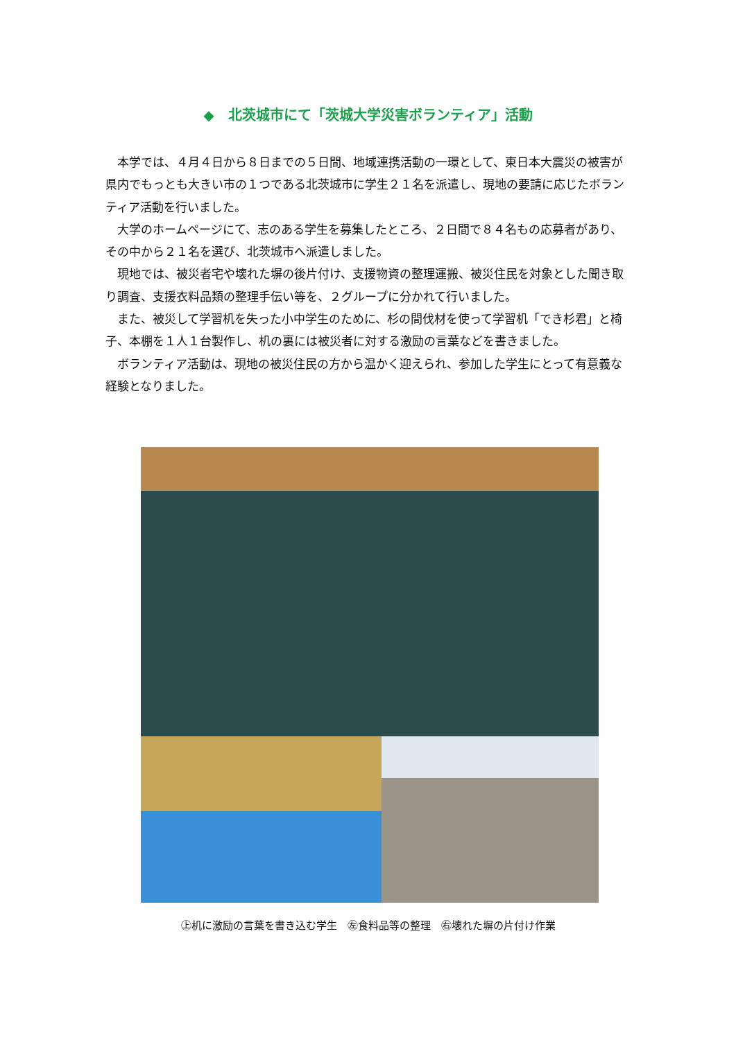◆　北茨城市にて「茨城大学災害ボランティア」活動
本学では、４月４日から８日までの５日間、地域連携活動の一環として、東日本大震災の被害が県内でもっとも大きい市の１つである北茨城市に学生２１名を派遣し、現地の要請に応じたボランティア活動を行いました。
大学のホームページにて、志のある学生を募集したところ、２日間で８４名もの応募者があり、その中から２１名を選び、北茨城市へ派遣しました。
現地では、被災者宅や壊れた塀の後片付け、支援物資の整理運搬、被災住民を対象とした聞き取り調査、支援衣料品類の整理手伝い等を、２グループに分かれて行いました。
また、被災して学習机を失った小中学生のために、杉の間伐材を使って学習机「でき杉君」と椅子、本棚を１人１台製作し、机の裏には被災者に対する激励の言葉などを書きました。
ボランティア活動は、現地の被災住民の方から温かく迎えられ、参加した学生にとって有意義な経験となりました。
㊤机に激励の言葉を書き込む学生　㊧食料品等の整理　㊨壊れた塀の片付け作業